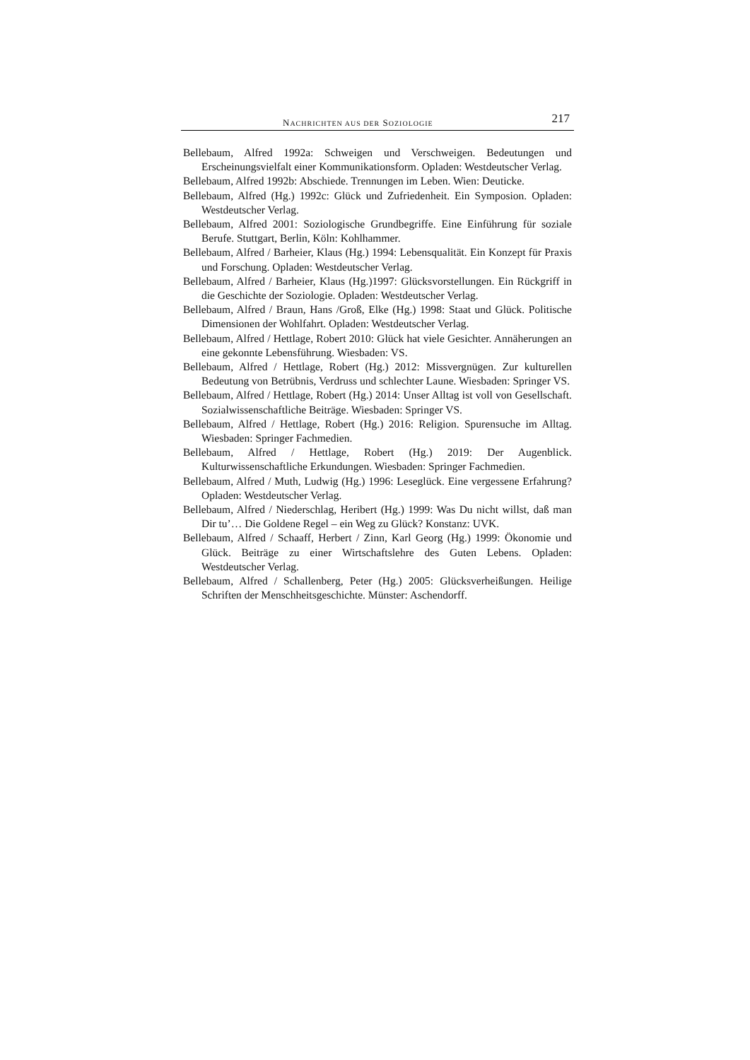NACHRICHTEN AUS DER SOZIOLOGIE 217
Bellebaum, Alfred 1992a: Schweigen und Verschweigen. Bedeutungen und Erscheinungsvielfalt einer Kommunikationsform. Opladen: Westdeutscher Verlag.
Bellebaum, Alfred 1992b: Abschiede. Trennungen im Leben. Wien: Deuticke.
Bellebaum, Alfred (Hg.) 1992c: Glück und Zufriedenheit. Ein Symposion. Opladen: Westdeutscher Verlag.
Bellebaum, Alfred 2001: Soziologische Grundbegriffe. Eine Einführung für soziale Berufe. Stuttgart, Berlin, Köln: Kohlhammer.
Bellebaum, Alfred / Barheier, Klaus (Hg.) 1994: Lebensqualität. Ein Konzept für Praxis und Forschung. Opladen: Westdeutscher Verlag.
Bellebaum, Alfred / Barheier, Klaus (Hg.)1997: Glücksvorstellungen. Ein Rückgriff in die Geschichte der Soziologie. Opladen: Westdeutscher Verlag.
Bellebaum, Alfred / Braun, Hans /Groß, Elke (Hg.) 1998: Staat und Glück. Politische Dimensionen der Wohlfahrt. Opladen: Westdeutscher Verlag.
Bellebaum, Alfred / Hettlage, Robert 2010: Glück hat viele Gesichter. Annäherungen an eine gekonnte Lebensführung. Wiesbaden: VS.
Bellebaum, Alfred / Hettlage, Robert (Hg.) 2012: Missvergnügen. Zur kulturellen Bedeutung von Betrübnis, Verdruss und schlechter Laune. Wiesbaden: Springer VS.
Bellebaum, Alfred / Hettlage, Robert (Hg.) 2014: Unser Alltag ist voll von Gesellschaft. Sozialwissenschaftliche Beiträge. Wiesbaden: Springer VS.
Bellebaum, Alfred / Hettlage, Robert (Hg.) 2016: Religion. Spurensuche im Alltag. Wiesbaden: Springer Fachmedien.
Bellebaum, Alfred / Hettlage, Robert (Hg.) 2019: Der Augenblick. Kulturwissenschaftliche Erkundungen. Wiesbaden: Springer Fachmedien.
Bellebaum, Alfred / Muth, Ludwig (Hg.) 1996: Leseglück. Eine vergessene Erfahrung? Opladen: Westdeutscher Verlag.
Bellebaum, Alfred / Niederschlag, Heribert (Hg.) 1999: Was Du nicht willst, daß man Dir tu’… Die Goldene Regel – ein Weg zu Glück? Konstanz: UVK.
Bellebaum, Alfred / Schaaff, Herbert / Zinn, Karl Georg (Hg.) 1999: Ökonomie und Glück. Beiträge zu einer Wirtschaftslehre des Guten Lebens. Opladen: Westdeutscher Verlag.
Bellebaum, Alfred / Schallenberg, Peter (Hg.) 2005: Glücksverheißungen. Heilige Schriften der Menschheitsgeschichte. Münster: Aschendorff.